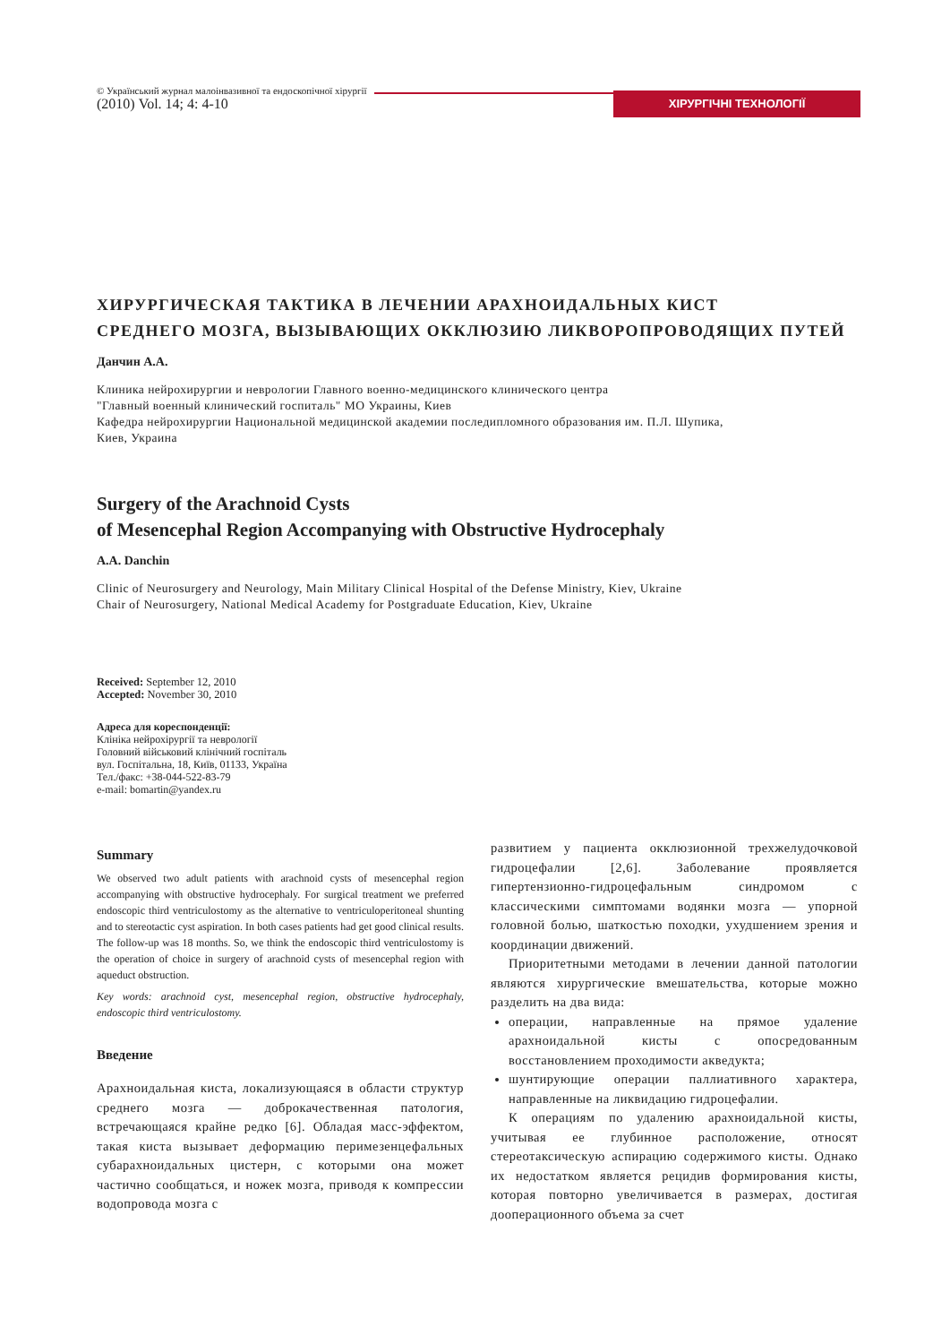© Український журнал малоінвазивної та ендоскопічної хірургії
(2010) Vol. 14; 4: 4-10
ХІРУРГІЧНІ ТЕХНОЛОГІЇ
ХИРУРГИЧЕСКАЯ ТАКТИКА В ЛЕЧЕНИИ АРАХНОИДАЛЬНЫХ КИСТ
СРЕДНЕГО МОЗГА, ВЫЗЫВАЮЩИХ ОККЛЮЗИЮ ЛИКВОРОПРОВОДЯЩИХ ПУТЕЙ
Данчин А.А.
Клиника нейрохирургии и неврологии Главного военно-медицинского клинического центра
"Главный военный клинический госпиталь" МО Украины, Киев
Кафедра нейрохирургии Национальной медицинской академии последипломного образования им. П.Л. Шупика,
Киев, Украина
Surgery of the Arachnoid Cysts
of Mesencephal Region Accompanying with Obstructive Hydrocephaly
A.A. Danchin
Clinic of Neurosurgery and Neurology, Main Military Clinical Hospital of the Defense Ministry, Kiev, Ukraine
Chair of Neurosurgery, National Medical Academy for Postgraduate Education, Kiev, Ukraine
Received: September 12, 2010
Accepted: November 30, 2010
Адреса для кореспонденції:
Клініка нейрохірургії та неврології
Головний військовий клінічний госпіталь
вул. Госпітальна, 18, Київ, 01133, Україна
Тел./факс: +38-044-522-83-79
e-mail: bomartin@yandex.ru
Summary
We observed two adult patients with arachnoid cysts of mesencephal region accompanying with obstructive hydrocephaly. For surgical treatment we preferred endoscopic third ventriculostomy as the alternative to ventriculoperitoneal shunting and to stereotactic cyst aspiration. In both cases patients had get good clinical results. The follow-up was 18 months. So, we think the endoscopic third ventriculostomy is the operation of choice in surgery of arachnoid cysts of mesencephal region with aqueduct obstruction.
Key words: arachnoid cyst, mesencephal region, obstructive hydrocephaly, endoscopic third ventriculostomy.
Введение
Арахноидальная киста, локализующаяся в области структур среднего мозга — доброкачественная патология, встречающаяся крайне редко [6]. Обладая масс-эффектом, такая киста вызывает деформацию перимезенцефальных субарахноидальных цистерн, с которыми она может частично сообщаться, и ножек мозга, приводя к компрессии водопровода мозга с
развитием у пациента окклюзионной трехжелудочковой гидроцефалии [2,6]. Заболевание проявляется гипертензионно-гидроцефальным синдромом с классическими симптомами водянки мозга — упорной головной болью, шаткостью походки, ухудшением зрения и координации движений.
Приоритетными методами в лечении данной патологии являются хирургические вмешательства, которые можно разделить на два вида:
операции, направленные на прямое удаление арахноидальной кисты с опосредованным восстановлением проходимости акведукта;
шунтирующие операции паллиативного характера, направленные на ликвидацию гидроцефалии.
К операциям по удалению арахноидальной кисты, учитывая ее глубинное расположение, относят стереотаксическую аспирацию содержимого кисты. Однако их недостатком является рецидив формирования кисты, которая повторно увеличивается в размерах, достигая дооперационного объема за счет